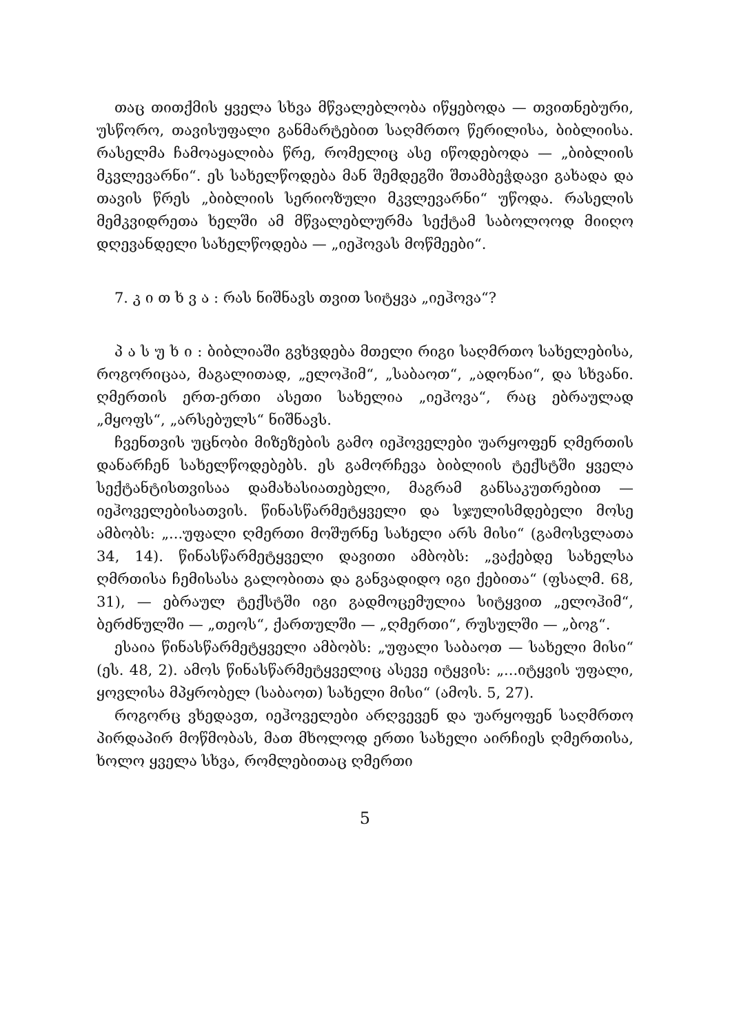თაც თითქმის ყველა სხვა მწვალებლობა იწყებოდა — თვითნებური, უსწორო, თავისუფალი განმარტებით საღმრთო წერილისა, ბიბლიისა. რასელმა ჩამოაყალიბა წრე, რომელიც ასე იწოდებოდა — „ბიბლიის მკვლევარნი“. ეს სახელწოდება მან შემდეგში შთამბეჭდავი გახადა და თავის წრეს „ბიბლიის სერიოზული მკვლევარნი“ უწოდა. რასელის მემკვიდრეთა ხელში ამ მწვალებლურმა სექტამ საბოლოოდ მიიღო დღევანდელი სახელწოდება — „იეჰოვას მოწმეები“.
7. კ ი თ ხ ვ ა : რას ნიშნავს თვით სიტყვა „იეჰოვა“?
პ ა ს უ ხ ი : ბიბლიაში გვხვდება მთელი რიგი საღმრთო სახელებისა, როგორიცაა, მაგალითად, „ელოჰიმ“, „საბაოთ“, „ადონაი“, და სხვანი. ღმერთის ერთ-ერთი ასეთი სახელია „იეჰოვა“, რაც ებრაულად „მყოფს“, „არსებულს“ ნიშნავს.
ჩვენთვის უცნობი მიზეზების გამო იეჰოველები უარყოფენ ღმერთის დანარჩენ სახელწოდებებს. ეს გამორჩევა ბიბლიის ტექსტში ყველა სექტანტისთვისაა დამახასიათებელი, მაგრამ განსაკუთრებით — იეჰოველებისათვის. წინასწარმეტყველი და სჯულისმდებელი მოსე ამბობს: „...უფალი ღმერთი მოშურნე სახელი არს მისი“ (გამოსვლათა 34, 14). წინასწარმეტყველი დავითი ამბობს: „ვაქებდე სახელსა ღმრთისა ჩემისასა გალობითა და განვადიდო იგი ქებითა“ (ფსალმ. 68, 31), — ებრაულ ტექსტში იგი გადმოცემულია სიტყვით „ელოჰიმ“, ბერძნულში — „თეოს“, ქართულში — „ღმერთი“, რუსულში — „ბოგ“.
ესაია წინასწარმეტყველი ამბობს: „უფალი საბაოთ — სახელი მისი“ (ეს. 48, 2). ამოს წინასწარმეტყველიც ასევე იტყვის: „...იტყვის უფალი, ყოვლისა მპყრობელ (საბაოთ) სახელი მისი“ (ამოს. 5, 27).
როგორც ვხედავთ, იეჰოველები არღვევენ და უარყოფენ საღმრთო პირდაპირ მოწმობას, მათ მხოლოდ ერთი სახელი აირჩიეს ღმერთისა, ხოლო ყველა სხვა, რომლებითაც ღმერთი
5